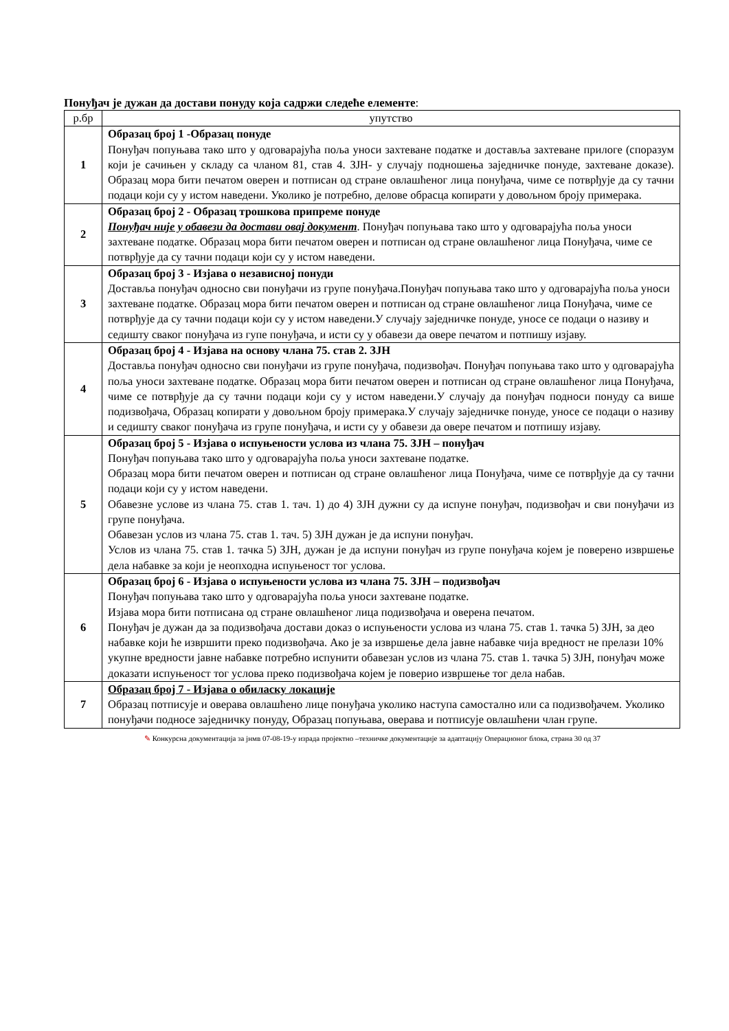Понуђач је дужан да достави понуду која садржи следеће елементе:
| р.бр | упутство |
| --- | --- |
| 1 | Образац број 1 -Образац понуде Понуђач попуњава тако што у одговарајућа поља уноси захтеване податке и доставља захтеване прилоге (споразум који је сачињен у складу са чланом 81, став 4. ЗЈН- у случају подношења заједничке понуде, захтеване доказе). Образац мора бити печатом оверен и потписан од стране овлашћеног лица понуђача, чиме се потврђује да су тачни подаци који су у истом наведени. Уколико је потребно, делове обрасца копирати у довољном броју примерака. |
| 2 | Образац број 2 - Образац трошкова припреме понуде Понуђач није у обавези да достави овај документ . Понуђач попуњава тако што у одговарајућа поља уноси захтеване податке. Образац мора бити печатом оверен и потписан од стране овлашћеног лица Понуђача, чиме се потврђује да су тачни подаци који су у истом наведени. |
| 3 | Образац број 3 - Изјава о независној понуди Доставља понуђач односно сви понуђачи из групе понуђача.Понуђач попуњава тако што у одговарајућа поља уноси захтеване податке. Образац мора бити печатом оверен и потписан од стране овлашћеног лица Понуђача, чиме се потврђује да су тачни подаци који су у истом наведени.У случају заједничке понуде, уносе се подаци о називу и седишту сваког понуђача из гупе понуђача, и исти су у обавези да овере печатом и потпишу изјаву. |
| 4 | Образац број 4 - Изјава на основу члана 75. став 2. ЗЈН Доставља понуђач односно сви понуђачи из групе понуђача, подизвођач. Понуђач попуњава тако што у одговарајућа поља уноси захтеване податке. Образац мора бити печатом оверен и потписан од стране овлашћеног лица Понуђача, чиме се потврђује да су тачни подаци који су у истом наведени.У случају да понуђач подноси понуду са више подизвођача, Образац копирати у довољном броју примерака.У случају заједничке понуде, уносе се подаци о називу и седишту сваког понуђача из групе понуђача, и исти су у обавези да овере печатом и потпишу изјаву. |
| 5 | Образац број 5 - Изјава о испуњености услова из члана 75. ЗЈН – понуђач Понуђач попуњава тако што у одговарајућа поља уноси захтеване податке. Образац мора бити печатом оверен и потписан од стране овлашћеног лица Понуђача, чиме се потврђује да су тачни подаци који су у истом наведени. Обавезне услове из члана 75. став 1. тач. 1) до 4) ЗЈН дужни су да испуне понуђач, подизвођач и сви понуђачи из групе понуђача. Обавезан услов из члана 75. став 1. тач. 5) ЗЈН дужан је да испуни понуђач. Услов из члана 75. став 1. тачка 5) ЗЈН, дужан је да испуни понуђач из групе понуђача којем је поверено извршење дела набавке за који је неопходна испуњеност тог услова. |
| 6 | Образац број 6 - Изјава о испуњености услова из члана 75. ЗЈН – подизвођач Понуђач попуњава тако што у одговарајућа поља уноси захтеване податке. Изјава мора бити потписана од стране овлашћеног лица подизвођача и оверена печатом. Понуђач је дужан да за подизвођача достави доказ о испуњености услова из члана 75. став 1. тачка 5) ЗЈН, за део набавке који ће извршити преко подизвођача. Ако је за извршење дела јавне набавке чија вредност не прелази 10% укупне вредности јавне набавке потребно испунити обавезан услов из члана 75. став 1. тачка 5) ЗЈН, понуђач може доказати испуњеност тог услова преко подизвођача којем је поверио извршење тог дела набав. |
| 7 | Образац број 7 - Изјава о обиласку локације Образац потписује и оверава овлашћено лице понуђача уколико наступа самостално или са подизвођачем. Уколико понуђачи подносе заједничку понуду, Образац попуњава, оверава и потписује овлашћени члан групе. |
✎ Конкурсна документација за јнмв 07-08-19-у израда пројектно –техничке документације за адаптацију Операционог блока, страна 30 од 37